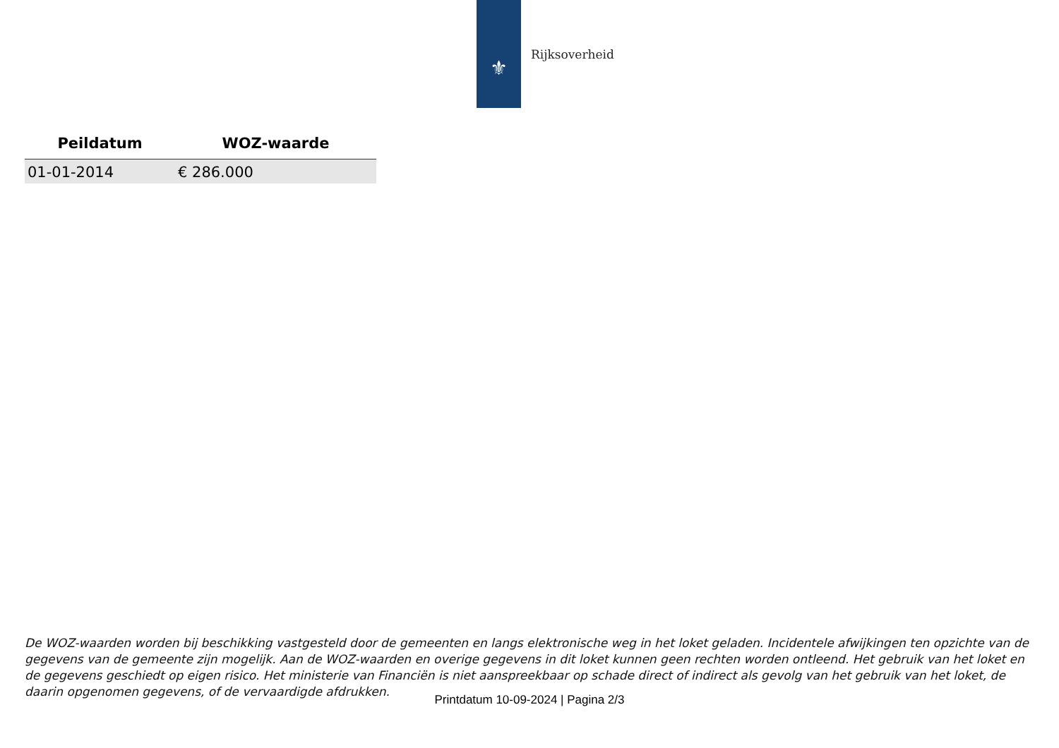⚜
Rijksoverheid
| Peildatum | WOZ-waarde |
| --- | --- |
| 01-01-2014 | € 286.000 |
De WOZ-waarden worden bij beschikking vastgesteld door de gemeenten en langs elektronische weg in het loket geladen. Incidentele afwijkingen ten opzichte van de gegevens van de gemeente zijn mogelijk. Aan de WOZ-waarden en overige gegevens in dit loket kunnen geen rechten worden ontleend. Het gebruik van het loket en de gegevens geschiedt op eigen risico. Het ministerie van Financiën is niet aanspreekbaar op schade direct of indirect als gevolg van het gebruik van het loket, de daarin opgenomen gegevens, of de vervaardigde afdrukken.
Printdatum 10-09-2024 | Pagina 2/3